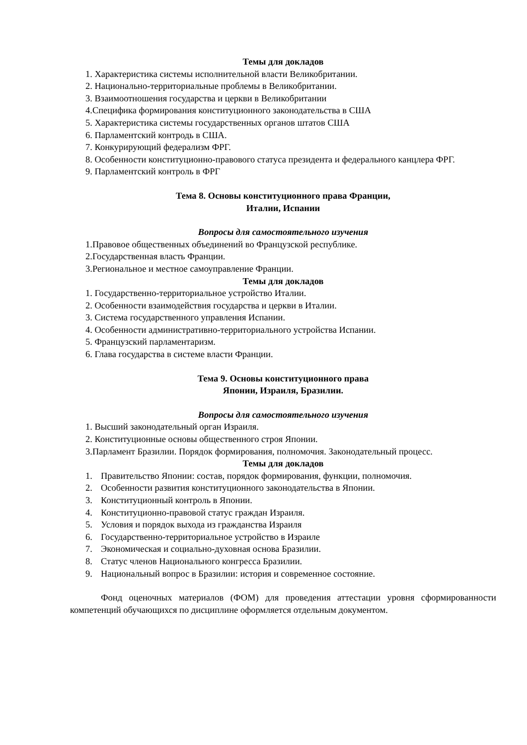Темы для докладов
1. Характеристика системы исполнительной власти Великобритании.
2. Национально-территориальные проблемы в Великобритании.
3. Взаимоотношения государства и церкви в Великобритании
4.Специфика формирования конституционного законодательства в США
5. Характеристика системы государственных органов штатов США
6. Парламентский контродь в США.
7. Конкурирующий федерализм ФРГ.
8. Особенности конституционно-правового статуса президента и федерального канцлера ФРГ.
9. Парламентский контроль в ФРГ
Тема 8. Основы конституционного права Франции,
Италии, Испании
Вопросы для самостоятельного изучения
1.Правовое общественных объединений во Французской республике.
2.Государственная власть Франции.
3.Региональное и местное самоуправление Франции.
Темы для докладов
1. Государственно-территориальное устройство Италии.
2. Особенности взаимодействия государства и церкви в Италии.
3. Система государственного управления Испании.
4. Особенности административно-территориального устройства Испании.
5. Французский парламентаризм.
6. Глава государства в системе власти Франции.
Тема 9. Основы конституционного права
Японии, Израиля, Бразилии.
Вопросы для самостоятельного изучения
1. Высший законодательный орган Израиля.
2. Конституционные основы общественного строя Японии.
3.Парламент Бразилии. Порядок формирования, полномочия. Законодательный процесс.
Темы для докладов
1. Правительство Японии: состав, порядок формирования, функции, полномочия.
2. Особенности развития конституционного законодательства в Японии.
3. Конституционный контроль в Японии.
4. Конституционно-правовой статус граждан Израиля.
5. Условия и порядок выхода из гражданства Израиля
6. Государственно-территориальное устройство в Израиле
7. Экономическая и социально-духовная основа Бразилии.
8. Статус членов Национального конгресса Бразилии.
9. Национальный вопрос в Бразилии: история и современное состояние.
Фонд оценочных материалов (ФОМ) для проведения аттестации уровня сформированности компетенций обучающихся по дисциплине оформляется отдельным документом.